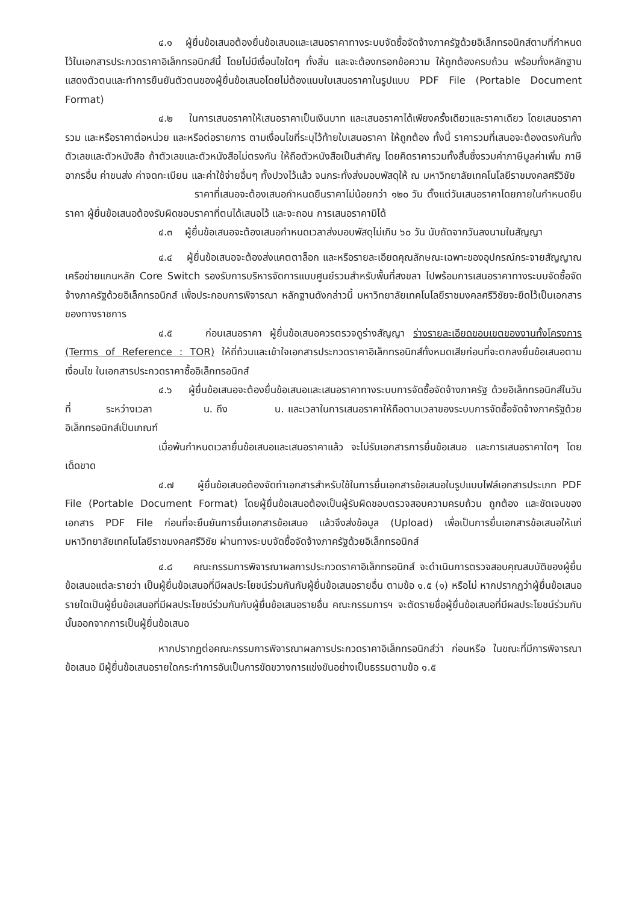๔.๑ ผู้ยื่นข้อเสนอต้องยื่นข้อเสนอและเสนอราคาทางระบบจัดซื้อจัดจ้างภาครัฐด้วยอิเล็กทรอนิกส์ตามที่กำหนดไว้ในเอกสารประกวดราคาอิเล็กทรอนิกส์นี้ โดยไม่มีเงื่อนไขใดๆ ทั้งสิ้น และจะต้องกรอกข้อความ ให้ถูกต้องครบถ้วน พร้อมทั้งหลักฐานแสดงตัวตนและทำการยืนยันตัวตนของผู้ยื่นข้อเสนอโดยไม่ต้องแนบใบเสนอราคาในรูปแบบ PDF File (Portable Document Format)
๔.๒ ในการเสนอราคาให้เสนอราคาเป็นเงินบาท และเสนอราคาได้เพียงครั้งเดียวและราคาเดียว โดยเสนอราคารวม และหรือราคาต่อหน่วย และหรือต่อรายการ ตามเงื่อนไขที่ระบุไว้ท้ายใบเสนอราคา ให้ถูกต้อง ทั้งนี้ ราคารวมที่เสนอจะต้องตรงกันทั้งตัวเลขและตัวหนังสือ ถ้าตัวเลขและตัวหนังสือไม่ตรงกัน ให้ถือตัวหนังสือเป็นสำคัญ โดยคิดราคารวมทั้งสิ้นซึ่งรวมค่าภาษีมูลค่าเพิ่ม ภาษีอากรอื่น ค่าขนส่ง ค่าจดทะเบียน และค่าใช้จ่ายอื่นๆ ทั้งปวงไว้แล้ว จนกระทั่งส่งมอบพัสดุให้ ณ มหาวิทยาลัยเทคโนโลยีราชมงคลศรีวิชัย
ราคาที่เสนอจะต้องเสนอกำหนดยืนราคาไม่น้อยกว่า ๑๒๐ วัน ตั้งแต่วันเสนอราคาโดยภายในกำหนดยืนราคา ผู้ยื่นข้อเสนอต้องรับผิดชอบราคาที่ตนได้เสนอไว้ และจะถอน การเสนอราคามิได้
๔.๓ ผู้ยื่นข้อเสนอจะต้องเสนอกำหนดเวลาส่งมอบพัสดุไม่เกิน ๖๐ วัน นับถัดจากวันลงนามในสัญญา
๔.๔ ผู้ยื่นข้อเสนอจะต้องส่งแคตตาล็อก และหรือรายละเอียดคุณลักษณะเฉพาะของอุปกรณ์กระจายสัญญาณเครือข่ายแกนหลัก Core Switch รองรับการบริหารจัดการแบบศูนย์รวมสำหรับพื้นที่สงขลา ไปพร้อมการเสนอราคาทางระบบจัดซื้อจัดจ้างภาครัฐด้วยอิเล็กทรอนิกส์ เพื่อประกอบการพิจารณา หลักฐานดังกล่าวนี้ มหาวิทยาลัยเทคโนโลยีราชมงคลศรีวิชัยจะยึดไว้เป็นเอกสารของทางราชการ
๔.๕ ก่อนเสนอราคา ผู้ยื่นข้อเสนอควรตรวจดูร่างสัญญา ร่างรายละเอียดขอบเขตของงานทั้งโครงการ (Terms of Reference : TOR) ให้ถี่ถ้วนและเข้าใจเอกสารประกวดราคาอิเล็กทรอนิกส์ทั้งหมดเสียก่อนที่จะตกลงยื่นข้อเสนอตามเงื่อนไข ในเอกสารประกวดราคาซื้ออิเล็กทรอนิกส์
๔.๖ ผู้ยื่นข้อเสนอจะต้องยื่นข้อเสนอและเสนอราคาทางระบบการจัดซื้อจัดจ้างภาครัฐ ด้วยอิเล็กทรอนิกส์ในวันที่ ระหว่างเวลา น. ถึง น. และเวลาในการเสนอราคาให้ถือตามเวลาของระบบการจัดซื้อจัดจ้างภาครัฐด้วยอิเล็กทรอนิกส์เป็นเกณฑ์
เมื่อพ้นกำหนดเวลายื่นข้อเสนอและเสนอราคาแล้ว จะไม่รับเอกสารการยื่นข้อเสนอ และการเสนอราคาใดๆ โดยเด็ดขาด
๔.๗ ผู้ยื่นข้อเสนอต้องจัดทำเอกสารสำหรับใช้ในการยื่นเอกสารข้อเสนอในรูปแบบไฟล์เอกสารประเภท PDF File (Portable Document Format) โดยผู้ยื่นข้อเสนอต้องเป็นผู้รับผิดชอบตรวจสอบความครบถ้วน ถูกต้อง และชัดเจนของเอกสาร PDF File ก่อนที่จะยืนยันการยื่นเอกสารข้อเสนอ แล้วจึงส่งข้อมูล (Upload) เพื่อเป็นการยื่นเอกสารข้อเสนอให้แก่ มหาวิทยาลัยเทคโนโลยีราชมงคลศรีวิชัย ผ่านทางระบบจัดซื้อจัดจ้างภาครัฐด้วยอิเล็กทรอนิกส์
๔.๘ คณะกรรมการพิจารณาผลการประกวดราคาอิเล็กทรอนิกส์ จะดำเนินการตรวจสอบคุณสมบัติของผู้ยื่นข้อเสนอแต่ละรายว่า เป็นผู้ยื่นข้อเสนอที่มีผลประโยชน์ร่วมกันกับผู้ยื่นข้อเสนอรายอื่น ตามข้อ ๑.๕ (๑) หรือไม่ หากปรากฏว่าผู้ยื่นข้อเสนอรายใดเป็นผู้ยื่นข้อเสนอที่มีผลประโยชน์ร่วมกันกับผู้ยื่นข้อเสนอรายอื่น คณะกรรมการฯ จะตัดรายชื่อผู้ยื่นข้อเสนอที่มีผลประโยชน์ร่วมกันนั้นออกจากการเป็นผู้ยื่นข้อเสนอ
หากปรากฏต่อคณะกรรมการพิจารณาผลการประกวดราคาอิเล็กทรอนิกส์ว่า ก่อนหรือ ในขณะที่มีการพิจารณาข้อเสนอ มีผู้ยื่นข้อเสนอรายใดกระทำการอันเป็นการขัดขวางการแข่งขันอย่างเป็นธรรมตามข้อ ๑.๕